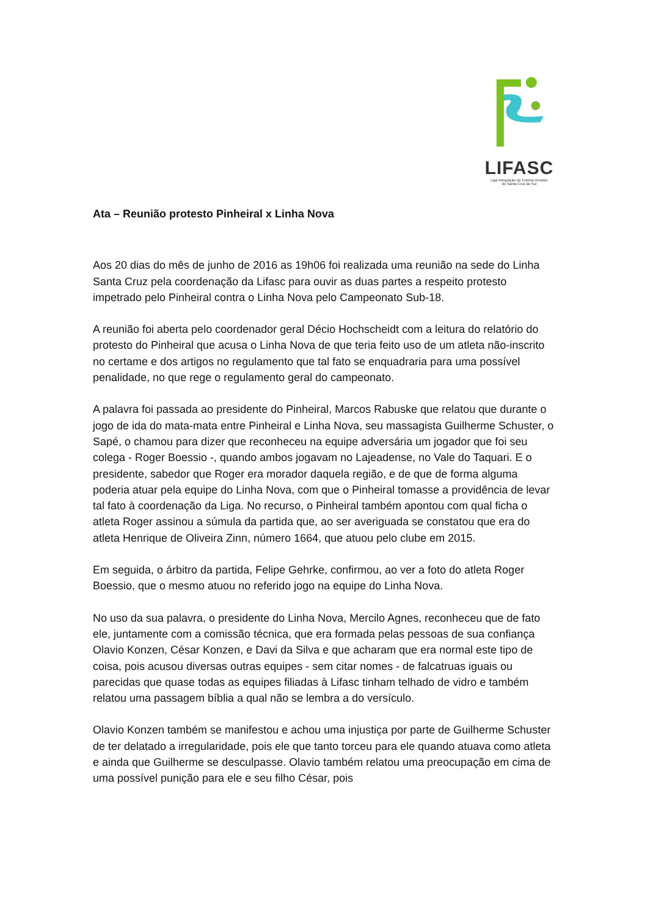LIFASC
Liga Integração de Futebol Amador
de Santa Cruz do Sul
Ata – Reunião protesto Pinheiral x Linha Nova
Aos 20 dias do mês de junho de 2016 as 19h06 foi realizada uma reunião na sede do Linha Santa Cruz pela coordenação da Lifasc para ouvir as duas partes a respeito protesto impetrado pelo Pinheiral contra o Linha Nova pelo Campeonato Sub-18.
A reunião foi aberta pelo coordenador geral Décio Hochscheidt com a leitura do relatório do protesto do Pinheiral que acusa o Linha Nova de que teria feito uso de um atleta não-inscrito no certame e dos artigos no regulamento que tal fato se enquadraria para uma possível penalidade, no que rege o regulamento geral do campeonato.
A palavra foi passada ao presidente do Pinheiral, Marcos Rabuske que relatou que durante o jogo de ida do mata-mata entre Pinheiral e Linha Nova, seu massagista Guilherme Schuster, o Sapé, o chamou para dizer que reconheceu na equipe adversária um jogador que foi seu colega - Roger Boessio -, quando ambos jogavam no Lajeadense, no Vale do Taquari. E o presidente, sabedor que Roger era morador daquela região, e de que de forma alguma poderia atuar pela equipe do Linha Nova, com que o Pinheiral tomasse a providência de levar tal fato à coordenação da Liga. No recurso, o Pinheiral também apontou com qual ficha o atleta Roger assinou a súmula da partida que, ao ser averiguada se constatou que era do atleta Henrique de Oliveira Zinn, número 1664, que atuou pelo clube em 2015.
Em seguida, o árbitro da partida, Felipe Gehrke, confirmou, ao ver a foto do atleta Roger Boessio, que o mesmo atuou no referido jogo na equipe do Linha Nova.
No uso da sua palavra, o presidente do Linha Nova, Mercilo Agnes, reconheceu que de fato ele, juntamente com a comissão técnica, que era formada pelas pessoas de sua confiança Olavio Konzen, César Konzen, e Davi da Silva e que acharam que era normal este tipo de coisa, pois acusou diversas outras equipes - sem citar nomes - de falcatruas iguais ou parecidas que quase todas as equipes filiadas à Lifasc tinham telhado de vidro e também relatou uma passagem bíblia a qual não se lembra a do versículo.
Olavio Konzen também se manifestou e achou uma injustiça por parte de Guilherme Schuster de ter delatado a irregularidade, pois ele que tanto torceu para ele quando atuava como atleta e ainda que Guilherme se desculpasse. Olavio também relatou uma preocupação em cima de uma possível punição para ele e seu filho César, pois